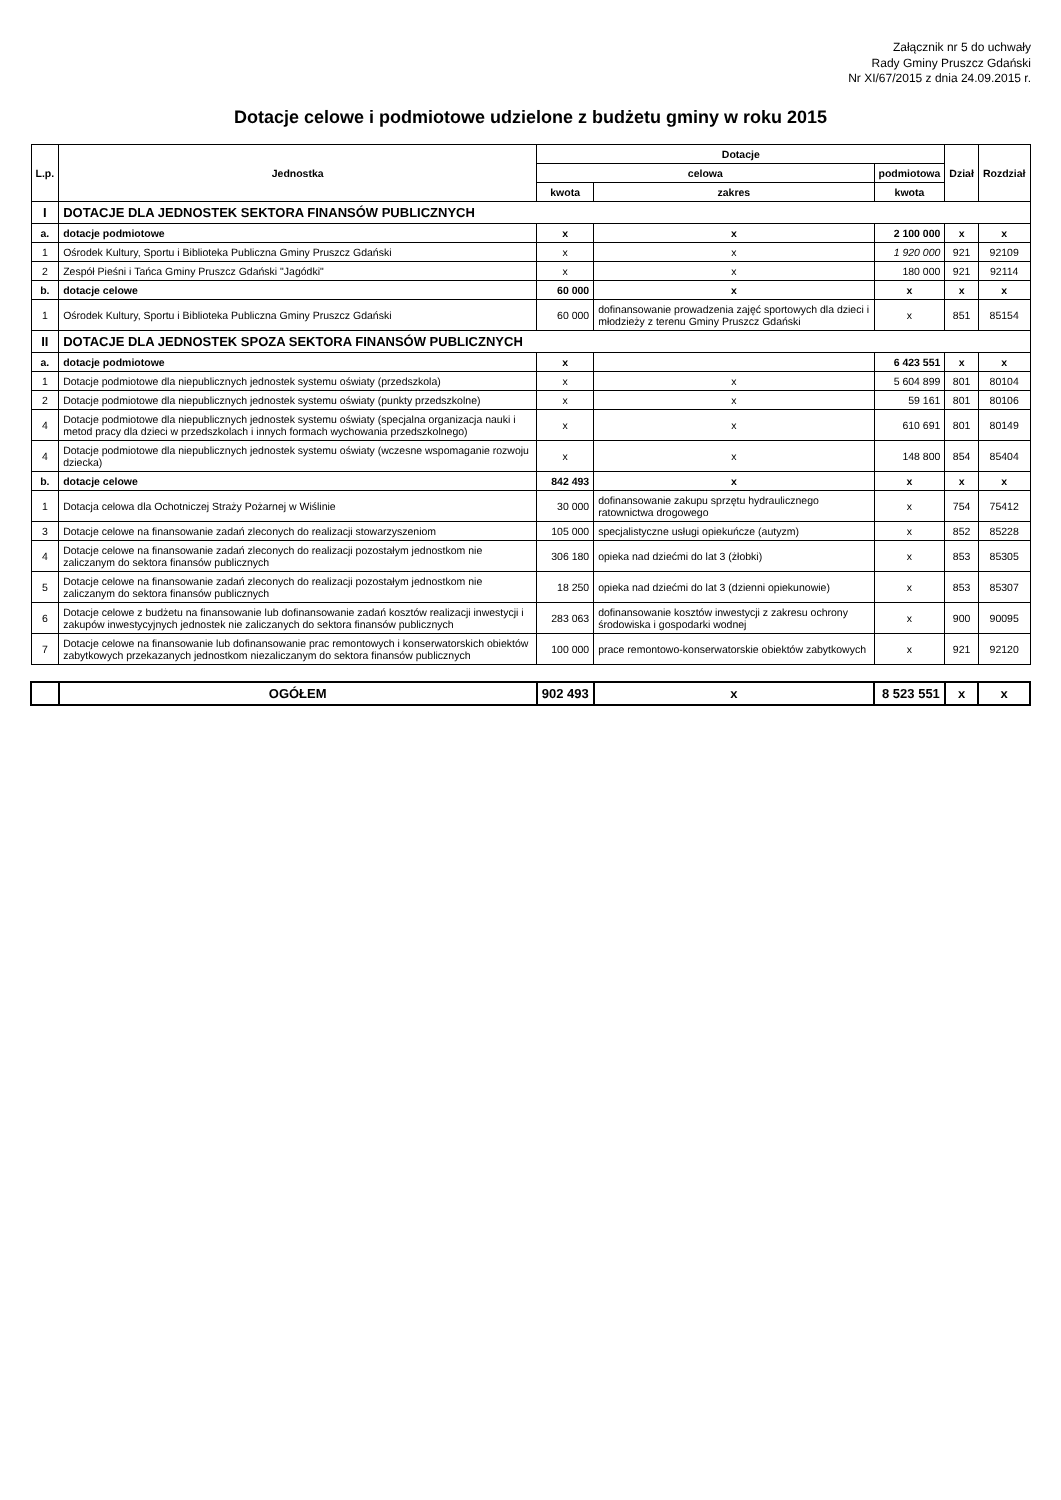Załącznik nr 5 do uchwały
Rady Gminy Pruszcz Gdański
Nr XI/67/2015 z dnia 24.09.2015 r.
Dotacje celowe i podmiotowe udzielone z budżetu gminy w roku 2015
| L.p. | Jednostka | Dotacje | | | Dział | Rozdział |
| --- | --- | --- | --- | --- | --- | --- |
| | | celowa | | podmiotowa | | |
| | | kwota | zakres | kwota | | |
| I | DOTACJE DLA JEDNOSTEK SEKTORA FINANSÓW PUBLICZNYCH | | | | | |
| a. | dotacje podmiotowe | x | x | 2 100 000 | x | x |
| 1 | Ośrodek Kultury, Sportu i Biblioteka Publiczna Gminy Pruszcz Gdański | x | x | 1 920 000 | 921 | 92109 |
| 2 | Zespół Pieśni i Tańca Gminy Pruszcz Gdański "Jagódki" | x | x | 180 000 | 921 | 92114 |
| b. | dotacje celowe | 60 000 | x | x | x | x |
| 1 | Ośrodek Kultury, Sportu i Biblioteka Publiczna Gminy Pruszcz Gdański | 60 000 | dofinansowanie prowadzenia zajęć sportowych dla dzieci i młodzieży z terenu Gminy Pruszcz Gdański | x | 851 | 85154 |
| II | DOTACJE DLA JEDNOSTEK SPOZA SEKTORA FINANSÓW PUBLICZNYCH | | | | | |
| a. | dotacje podmiotowe | x | | 6 423 551 | x | x |
| 1 | Dotacje podmiotowe dla niepublicznych jednostek systemu oświaty (przedszkola) | x | x | 5 604 899 | 801 | 80104 |
| 2 | Dotacje podmiotowe dla niepublicznych jednostek systemu oświaty (punkty przedszkolne) | x | x | 59 161 | 801 | 80106 |
| 4 | Dotacje podmiotowe dla niepublicznych jednostek systemu oświaty (specjalna organizacja nauki i metod pracy dla dzieci w przedszkolach i innych formach wychowania przedszkolnego) | x | x | 610 691 | 801 | 80149 |
| 4 | Dotacje podmiotowe dla niepublicznych jednostek systemu oświaty (wczesne wspomaganie rozwoju dziecka) | x | x | 148 800 | 854 | 85404 |
| b. | dotacje celowe | 842 493 | x | x | x | x |
| 1 | Dotacja celowa dla Ochotniczej Straży Pożarnej w Wiślinie | 30 000 | dofinansowanie zakupu sprzętu hydraulicznego ratownictwa drogowego | x | 754 | 75412 |
| 3 | Dotacje celowe na finansowanie zadań zleconych do realizacji stowarzyszeniom | 105 000 | specjalistyczne usługi opiekuńcze (autyzm) | x | 852 | 85228 |
| 4 | Dotacje celowe na finansowanie zadań zleconych do realizacji pozostałym jednostkom nie zaliczanym do sektora finansów publicznych | 306 180 | opieka nad dziećmi do lat 3 (żłobki) | x | 853 | 85305 |
| 5 | Dotacje celowe na finansowanie zadań zleconych do realizacji pozostałym jednostkom nie zaliczanym do sektora finansów publicznych | 18 250 | opieka nad dziećmi do lat 3 (dzienni opiekunowie) | x | 853 | 85307 |
| 6 | Dotacje celowe z budżetu na finansowanie lub dofinansowanie zadań kosztów realizacji inwestycji i zakupów inwestycyjnych jednostek nie zaliczanych do sektora finansów publicznych | 283 063 | dofinansowanie kosztów inwestycji z zakresu ochrony środowiska i gospodarki wodnej | x | 900 | 90095 |
| 7 | Dotacje celowe na finansowanie lub dofinansowanie prac remontowych i konserwatorskich obiektów zabytkowych przekazanych jednostkom niezaliczanym do sektora finansów publicznych | 100 000 | prace remontowo-konserwatorskie obiektów zabytkowych | x | 921 | 92120 |
| | OGÓŁEM | 902 493 | x | 8 523 551 | x | x |